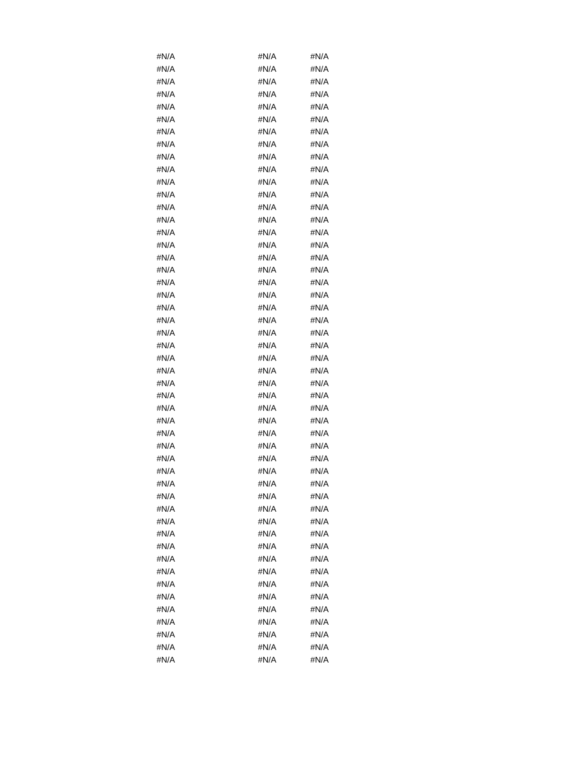| #N/A | #N/A | #N/A |
| #N/A | #N/A | #N/A |
| #N/A | #N/A | #N/A |
| #N/A | #N/A | #N/A |
| #N/A | #N/A | #N/A |
| #N/A | #N/A | #N/A |
| #N/A | #N/A | #N/A |
| #N/A | #N/A | #N/A |
| #N/A | #N/A | #N/A |
| #N/A | #N/A | #N/A |
| #N/A | #N/A | #N/A |
| #N/A | #N/A | #N/A |
| #N/A | #N/A | #N/A |
| #N/A | #N/A | #N/A |
| #N/A | #N/A | #N/A |
| #N/A | #N/A | #N/A |
| #N/A | #N/A | #N/A |
| #N/A | #N/A | #N/A |
| #N/A | #N/A | #N/A |
| #N/A | #N/A | #N/A |
| #N/A | #N/A | #N/A |
| #N/A | #N/A | #N/A |
| #N/A | #N/A | #N/A |
| #N/A | #N/A | #N/A |
| #N/A | #N/A | #N/A |
| #N/A | #N/A | #N/A |
| #N/A | #N/A | #N/A |
| #N/A | #N/A | #N/A |
| #N/A | #N/A | #N/A |
| #N/A | #N/A | #N/A |
| #N/A | #N/A | #N/A |
| #N/A | #N/A | #N/A |
| #N/A | #N/A | #N/A |
| #N/A | #N/A | #N/A |
| #N/A | #N/A | #N/A |
| #N/A | #N/A | #N/A |
| #N/A | #N/A | #N/A |
| #N/A | #N/A | #N/A |
| #N/A | #N/A | #N/A |
| #N/A | #N/A | #N/A |
| #N/A | #N/A | #N/A |
| #N/A | #N/A | #N/A |
| #N/A | #N/A | #N/A |
| #N/A | #N/A | #N/A |
| #N/A | #N/A | #N/A |
| #N/A | #N/A | #N/A |
| #N/A | #N/A | #N/A |
| #N/A | #N/A | #N/A |
| #N/A | #N/A | #N/A |